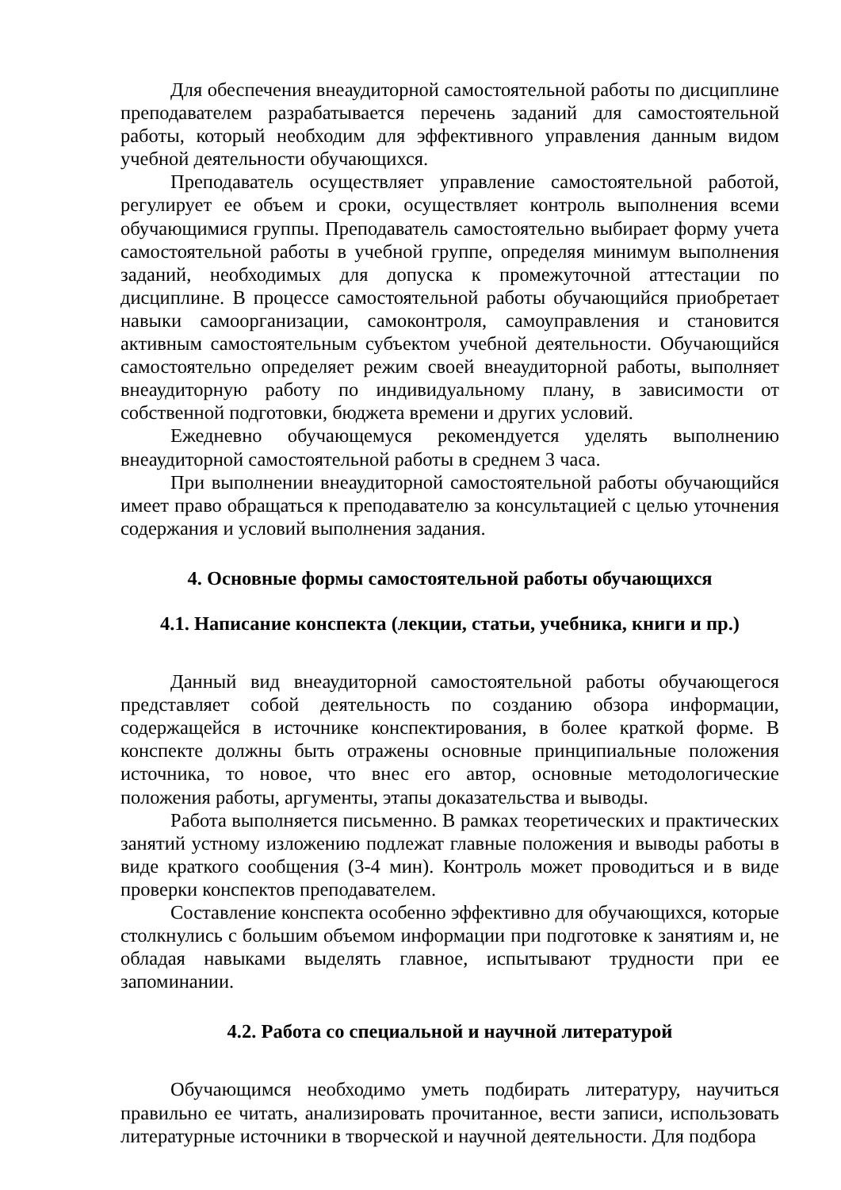Для обеспечения внеаудиторной самостоятельной работы по дисциплине преподавателем разрабатывается перечень заданий для самостоятельной работы, который необходим для эффективного управления данным видом учебной деятельности обучающихся.
Преподаватель осуществляет управление самостоятельной работой, регулирует ее объем и сроки, осуществляет контроль выполнения всеми обучающимися группы. Преподаватель самостоятельно выбирает форму учета самостоятельной работы в учебной группе, определяя минимум выполнения заданий, необходимых для допуска к промежуточной аттестации по дисциплине. В процессе самостоятельной работы обучающийся приобретает навыки самоорганизации, самоконтроля, самоуправления и становится активным самостоятельным субъектом учебной деятельности. Обучающийся самостоятельно определяет режим своей внеаудиторной работы, выполняет внеаудиторную работу по индивидуальному плану, в зависимости от собственной подготовки, бюджета времени и других условий.
Ежедневно обучающемуся рекомендуется уделять выполнению внеаудиторной самостоятельной работы в среднем 3 часа.
При выполнении внеаудиторной самостоятельной работы обучающийся имеет право обращаться к преподавателю за консультацией с целью уточнения содержания и условий выполнения задания.
4. Основные формы самостоятельной работы обучающихся
4.1. Написание конспекта (лекции, статьи, учебника, книги и пр.)
Данный вид внеаудиторной самостоятельной работы обучающегося представляет собой деятельность по созданию обзора информации, содержащейся в источнике конспектирования, в более краткой форме. В конспекте должны быть отражены основные принципиальные положения источника, то новое, что внес его автор, основные методологические положения работы, аргументы, этапы доказательства и выводы.
Работа выполняется письменно. В рамках теоретических и практических занятий устному изложению подлежат главные положения и выводы работы в виде краткого сообщения (3-4 мин). Контроль может проводиться и в виде проверки конспектов преподавателем.
Составление конспекта особенно эффективно для обучающихся, которые столкнулись с большим объемом информации при подготовке к занятиям и, не обладая навыками выделять главное, испытывают трудности при ее запоминании.
4.2. Работа со специальной и научной литературой
Обучающимся необходимо уметь подбирать литературу, научиться правильно ее читать, анализировать прочитанное, вести записи, использовать литературные источники в творческой и научной деятельности. Для подбора